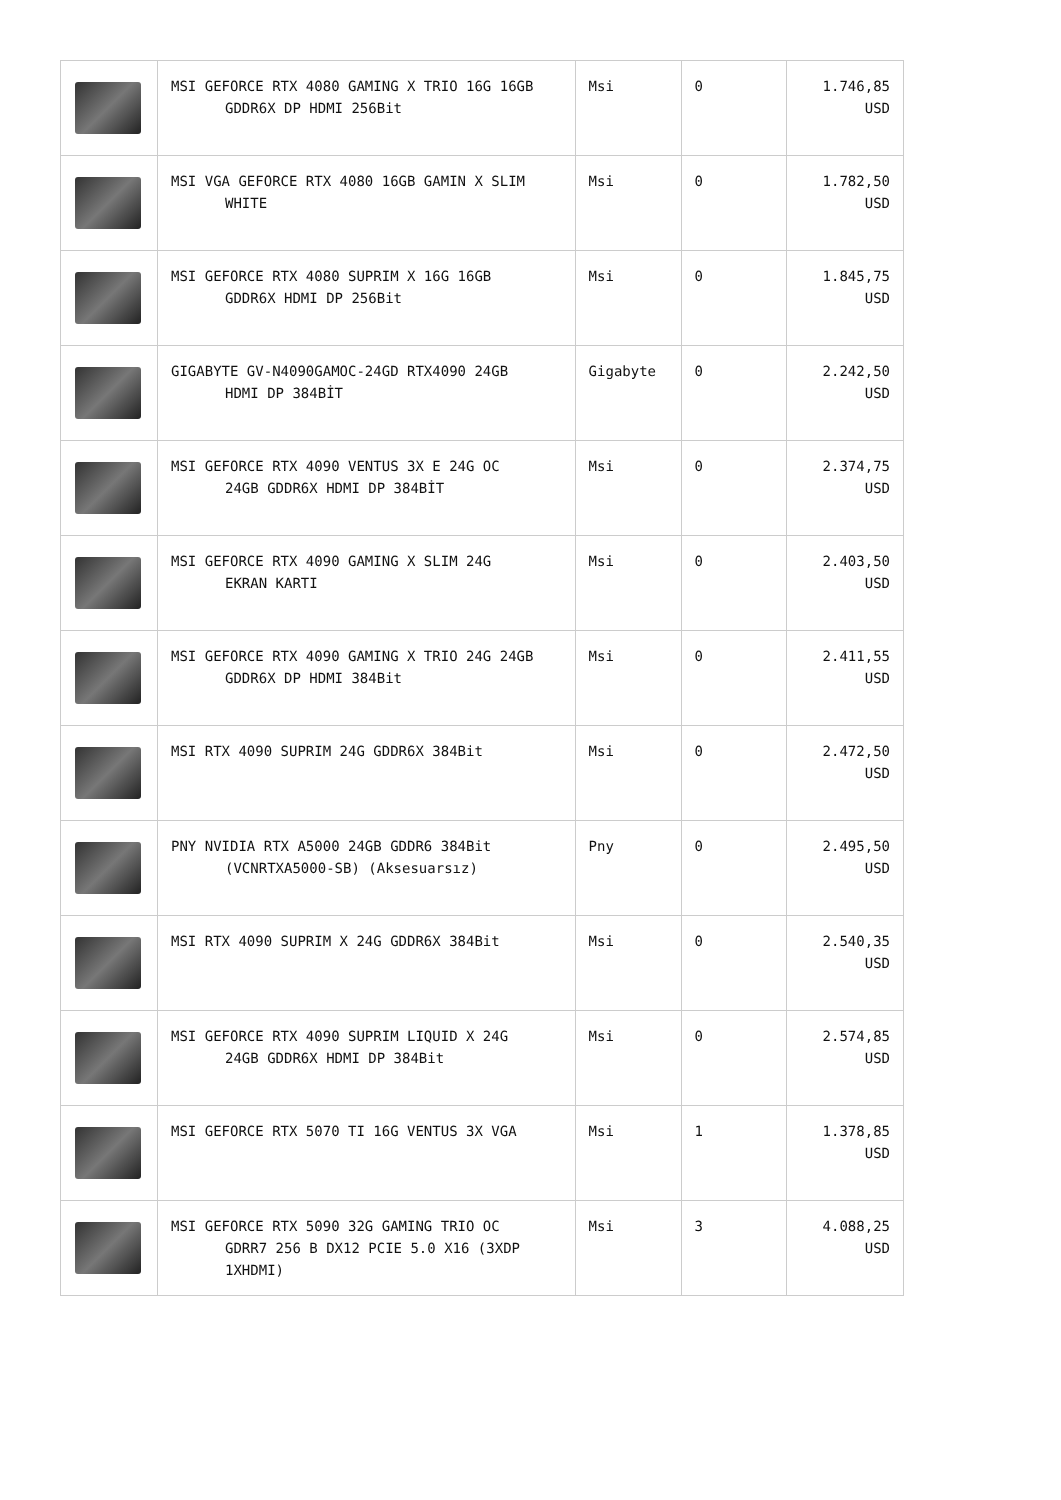| | MSI GEFORCE RTX 4080 GAMING X TRIO 16G 16GB GDDR6X DP HDMI 256Bit | Msi | 0 | 1.746,85 USD |
| | MSI VGA GEFORCE RTX 4080 16GB GAMIN X SLIM WHITE | Msi | 0 | 1.782,50 USD |
| | MSI GEFORCE RTX 4080 SUPRIM X 16G 16GB GDDR6X HDMI DP 256Bit | Msi | 0 | 1.845,75 USD |
| | GIGABYTE GV-N4090GAMOC-24GD RTX4090 24GB HDMI DP 384BİT | Gigabyte | 0 | 2.242,50 USD |
| | MSI GEFORCE RTX 4090 VENTUS 3X E 24G OC 24GB GDDR6X HDMI DP 384BİT | Msi | 0 | 2.374,75 USD |
| | MSI GEFORCE RTX 4090 GAMING X SLIM 24G EKRAN KARTI | Msi | 0 | 2.403,50 USD |
| | MSI GEFORCE RTX 4090 GAMING X TRIO 24G 24GB GDDR6X DP HDMI 384Bit | Msi | 0 | 2.411,55 USD |
| | MSI RTX 4090 SUPRIM 24G GDDR6X 384Bit | Msi | 0 | 2.472,50 USD |
| | PNY NVIDIA RTX A5000 24GB GDDR6 384Bit (VCNRTXA5000-SB) (Aksesuarsız) | Pny | 0 | 2.495,50 USD |
| | MSI RTX 4090 SUPRIM X 24G GDDR6X 384Bit | Msi | 0 | 2.540,35 USD |
| | MSI GEFORCE RTX 4090 SUPRIM LIQUID X 24G 24GB GDDR6X HDMI DP 384Bit | Msi | 0 | 2.574,85 USD |
| | MSI GEFORCE RTX 5070 TI 16G VENTUS 3X VGA | Msi | 1 | 1.378,85 USD |
| | MSI GEFORCE RTX 5090 32G GAMING TRIO OC GDRR7 256 B DX12 PCIE 5.0 X16 (3XDP 1XHDMI) | Msi | 3 | 4.088,25 USD |